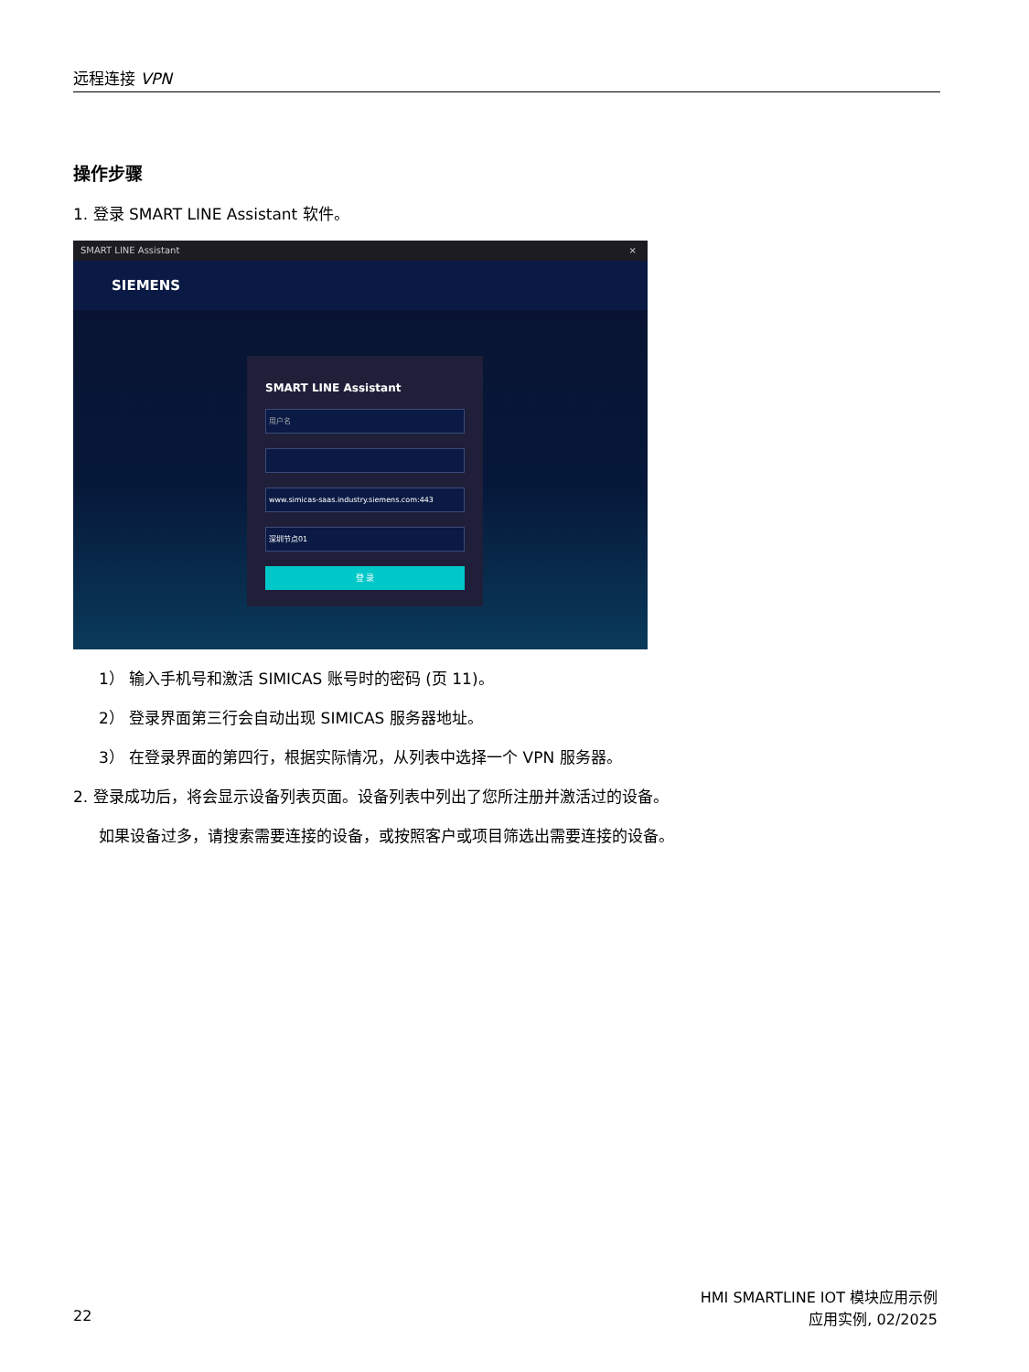远程连接 VPN
操作步骤
1. 登录 SMART LINE Assistant 软件。
SMART LINE Assistant ×
SIEMENS
SMART LINE Assistant
用户名
www.simicas-saas.industry.siemens.com:443
深圳节点01
登 录
1） 输入手机号和激活 SIMICAS 账号时的密码 (页 11)。
2） 登录界面第三行会自动出现 SIMICAS 服务器地址。
3） 在登录界面的第四行，根据实际情况，从列表中选择一个 VPN 服务器。
2. 登录成功后，将会显示设备列表页面。设备列表中列出了您所注册并激活过的设备。
如果设备过多，请搜索需要连接的设备，或按照客户或项目筛选出需要连接的设备。
HMI SMARTLINE IOT 模块应用示例
22 应用实例, 02/2025